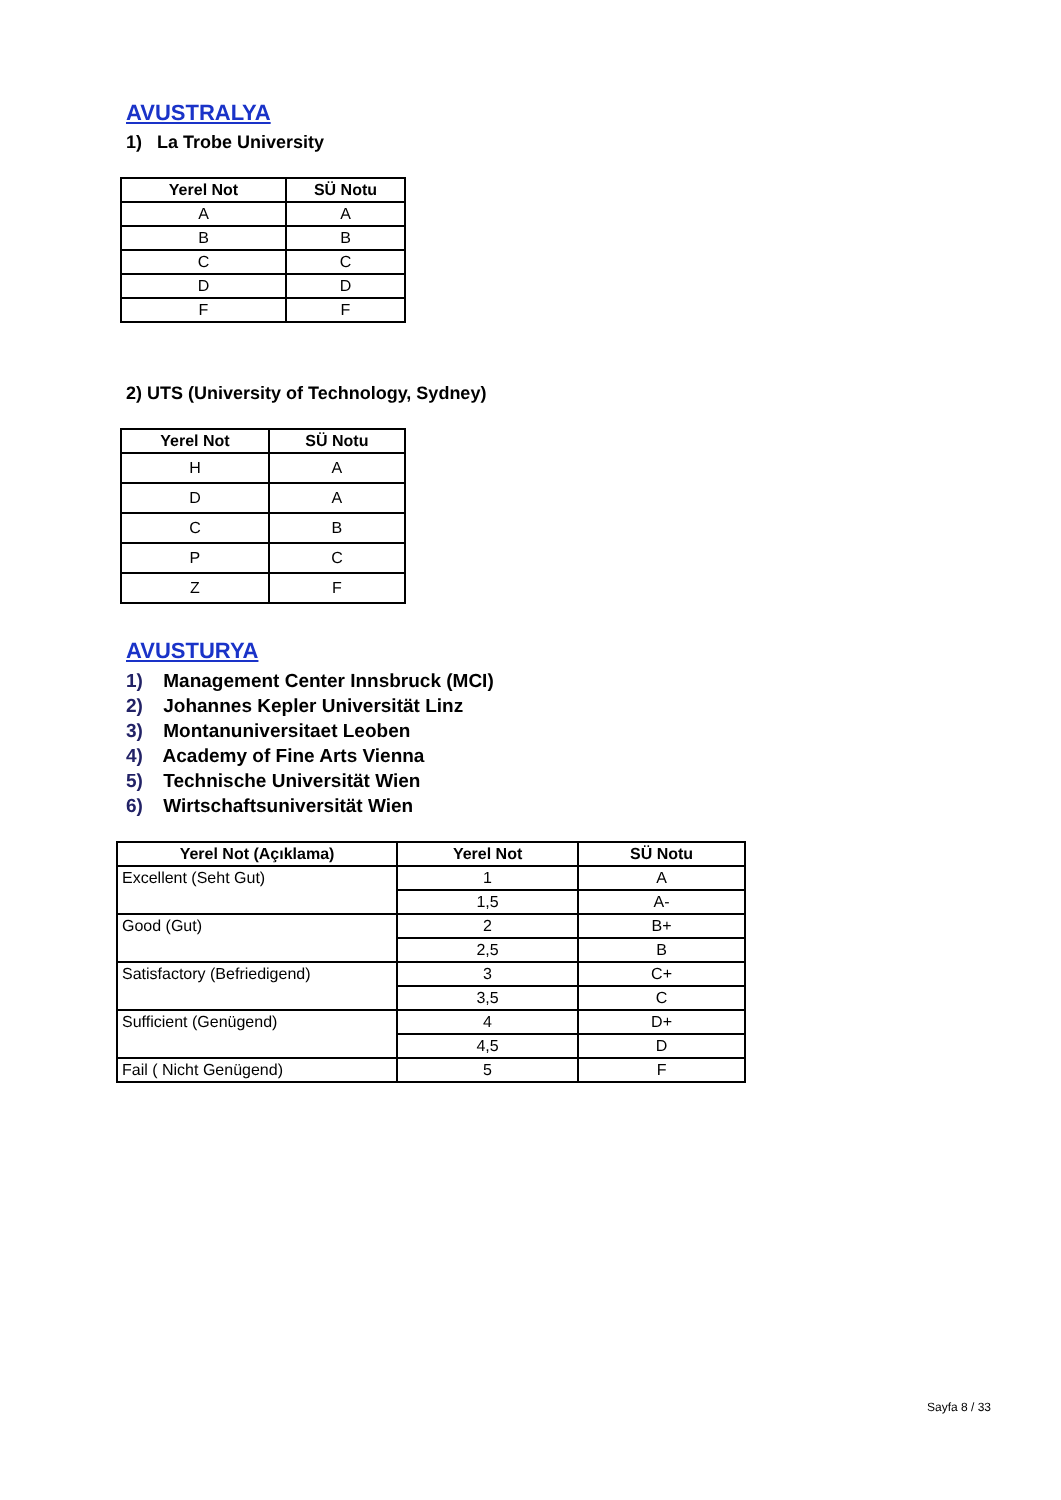AVUSTRALYA
1) La Trobe University
| Yerel Not | SÜ Notu |
| --- | --- |
| A | A |
| B | B |
| C | C |
| D | D |
| F | F |
2) UTS (University of Technology, Sydney)
| Yerel Not | SÜ Notu |
| --- | --- |
| H | A |
| D | A |
| C | B |
| P | C |
| Z | F |
AVUSTURYA
1) Management Center Innsbruck (MCI)
2) Johannes Kepler Universität Linz
3) Montanuniversitaet Leoben
4) Academy of Fine Arts Vienna
5) Technische Universität Wien
6) Wirtschaftsuniversität Wien
| Yerel Not (Açıklama) | Yerel Not | SÜ Notu |
| --- | --- | --- |
| Excellent (Seht Gut) | 1 | A |
| | 1,5 | A- |
| Good (Gut) | 2 | B+ |
| | 2,5 | B |
| Satisfactory (Befriedigend) | 3 | C+ |
| | 3,5 | C |
| Sufficient (Genügend) | 4 | D+ |
| | 4,5 | D |
| Fail ( Nicht Genügend) | 5 | F |
Sayfa 8 / 33